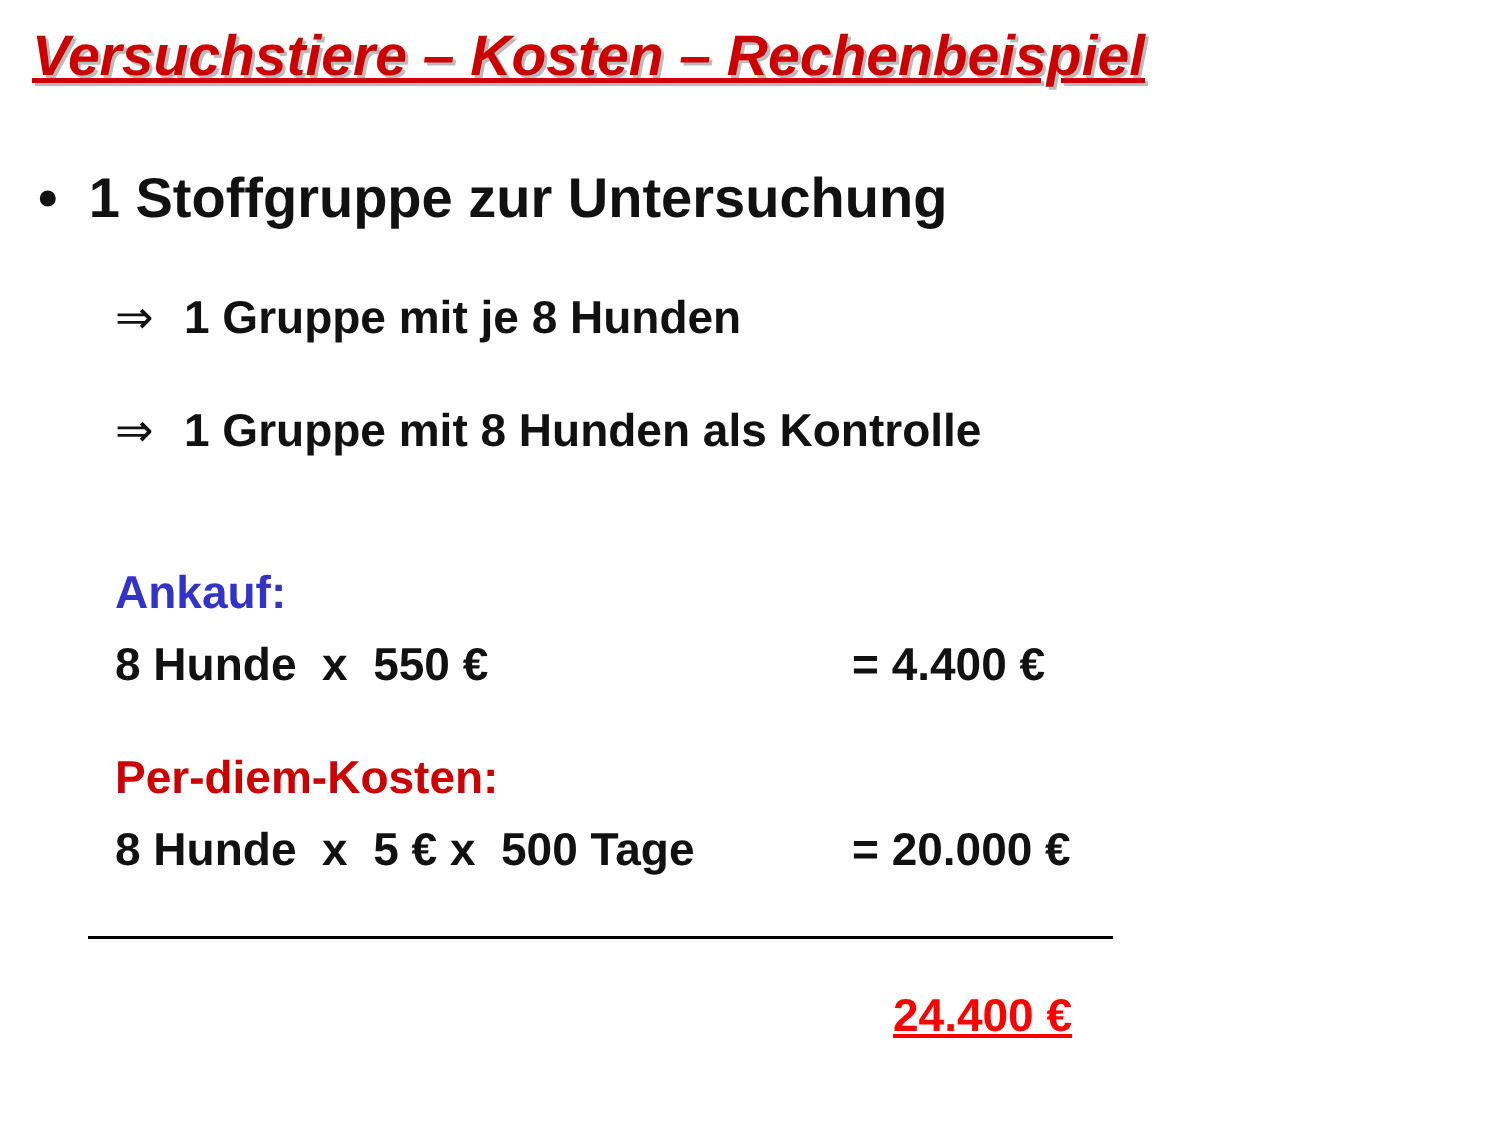Versuchstiere – Kosten – Rechenbeispiel
• 1 Stoffgruppe zur Untersuchung
⇒ 1 Gruppe mit je 8 Hunden
⇒ 1 Gruppe mit 8 Hunden als Kontrolle
Ankauf:
8 Hunde x 550 € = 4.400 €
Per-diem-Kosten:
8 Hunde x 5 € x 500 Tage = 20.000 €
24.400 €